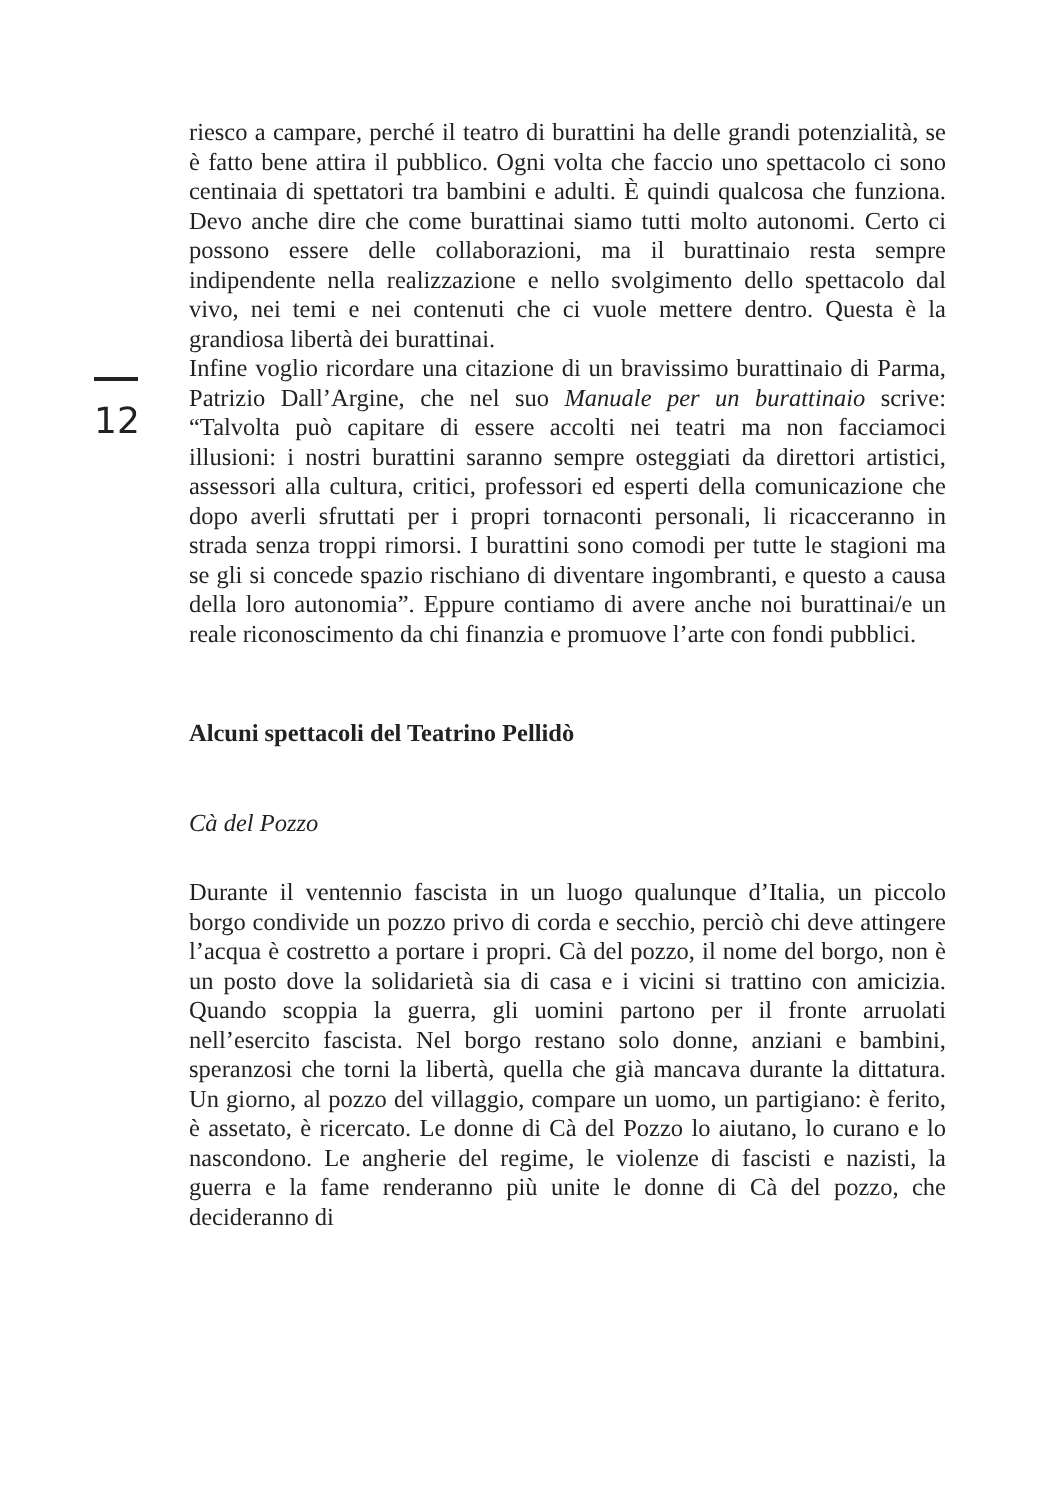12
riesco a campare, perché il teatro di burattini ha delle grandi potenzialità, se è fatto bene attira il pubblico. Ogni volta che faccio uno spettacolo ci sono centinaia di spettatori tra bambini e adulti. È quindi qualcosa che funziona. Devo anche dire che come burattinai siamo tutti molto autonomi. Certo ci possono essere delle collaborazioni, ma il burattinaio resta sempre indipendente nella realizzazione e nello svolgimento dello spettacolo dal vivo, nei temi e nei contenuti che ci vuole mettere dentro. Questa è la grandiosa libertà dei burattinai.
Infine voglio ricordare una citazione di un bravissimo burattinaio di Parma, Patrizio Dall’Argine, che nel suo Manuale per un burattinaio scrive: “Talvolta può capitare di essere accolti nei teatri ma non facciamoci illusioni: i nostri burattini saranno sempre osteggiati da direttori artistici, assessori alla cultura, critici, professori ed esperti della comunicazione che dopo averli sfruttati per i propri tornaconti personali, li ricacceranno in strada senza troppi rimorsi. I burattini sono comodi per tutte le stagioni ma se gli si concede spazio rischiano di diventare ingombranti, e questo a causa della loro autonomia”. Eppure contiamo di avere anche noi burattinai/e un reale riconoscimento da chi finanzia e promuove l’arte con fondi pubblici.
Alcuni spettacoli del Teatrino Pellidò
Cà del Pozzo
Durante il ventennio fascista in un luogo qualunque d’Italia, un piccolo borgo condivide un pozzo privo di corda e secchio, perciò chi deve attingere l’acqua è costretto a portare i propri. Cà del pozzo, il nome del borgo, non è un posto dove la solidarietà sia di casa e i vicini si trattino con amicizia. Quando scoppia la guerra, gli uomini partono per il fronte arruolati nell’esercito fascista. Nel borgo restano solo donne, anziani e bambini, speranzosi che torni la libertà, quella che già mancava durante la dittatura. Un giorno, al pozzo del villaggio, compare un uomo, un partigiano: è ferito, è assetato, è ricercato. Le donne di Cà del Pozzo lo aiutano, lo curano e lo nascondono. Le angherie del regime, le violenze di fascisti e nazisti, la guerra e la fame renderanno più unite le donne di Cà del pozzo, che decideranno di